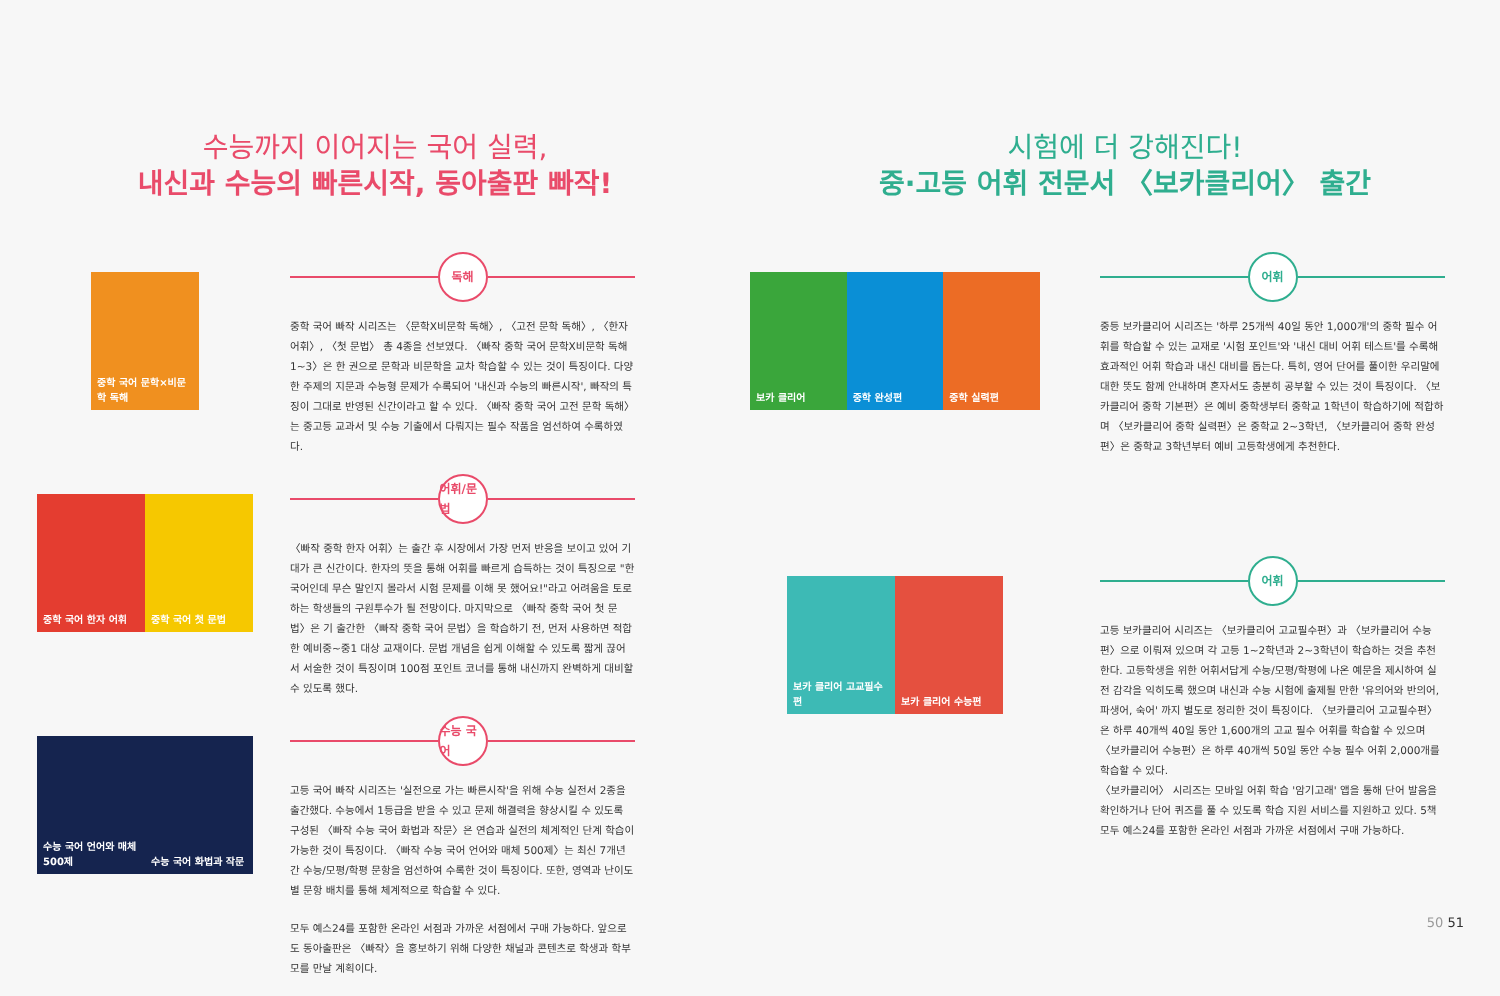수능까지 이어지는 국어 실력,
내신과 수능의 빠른시작, 동아출판 빠작!
중학 국어 문학×비문학 독해
독해
중학 국어 빠작 시리즈는 〈문학X비문학 독해〉, 〈고전 문학 독해〉, 〈한자 어휘〉, 〈첫 문법〉 총 4종을 선보였다. 〈빠작 중학 국어 문학X비문학 독해 1~3〉은 한 권으로 문학과 비문학을 교차 학습할 수 있는 것이 특징이다. 다양한 주제의 지문과 수능형 문제가 수록되어 '내신과 수능의 빠른시작', 빠작의 특징이 그대로 반영된 신간이라고 할 수 있다. 〈빠작 중학 국어 고전 문학 독해〉는 중고등 교과서 및 수능 기출에서 다뤄지는 필수 작품을 엄선하여 수록하였다.
중학 국어 한자 어휘 중학 국어 첫 문법
어휘/문법
〈빠작 중학 한자 어휘〉는 출간 후 시장에서 가장 먼저 반응을 보이고 있어 기대가 큰 신간이다. 한자의 뜻을 통해 어휘를 빠르게 습득하는 것이 특징으로 "한국어인데 무슨 말인지 몰라서 시험 문제를 이해 못 했어요!"라고 어려움을 토로하는 학생들의 구원투수가 될 전망이다. 마지막으로 〈빠작 중학 국어 첫 문법〉은 기 출간한 〈빠작 중학 국어 문법〉을 학습하기 전, 먼저 사용하면 적합한 예비중~중1 대상 교재이다. 문법 개념을 쉽게 이해할 수 있도록 짧게 끊어서 서술한 것이 특징이며 100점 포인트 코너를 통해 내신까지 완벽하게 대비할 수 있도록 했다.
수능 국어 언어와 매체 500제
수능 국어 화법과 작문
수능 국어
고등 국어 빠작 시리즈는 '실전으로 가는 빠른시작'을 위해 수능 실전서 2종을 출간했다. 수능에서 1등급을 받을 수 있고 문제 해결력을 향상시킬 수 있도록 구성된 〈빠작 수능 국어 화법과 작문〉은 연습과 실전의 체계적인 단계 학습이 가능한 것이 특징이다. 〈빠작 수능 국어 언어와 매체 500제〉는 최신 7개년간 수능/모평/학평 문항을 엄선하여 수록한 것이 특징이다. 또한, 영역과 난이도별 문항 배치를 통해 체계적으로 학습할 수 있다.
모두 예스24를 포함한 온라인 서점과 가까운 서점에서 구매 가능하다. 앞으로도 동아출판은 〈빠작〉을 홍보하기 위해 다양한 채널과 콘텐츠로 학생과 학부모를 만날 계획이다.
시험에 더 강해진다!
중·고등 어휘 전문서 〈보카클리어〉 출간
보카 클리어 중학 완성편 중학 실력편
어휘
중등 보카클리어 시리즈는 '하루 25개씩 40일 동안 1,000개'의 중학 필수 어휘를 학습할 수 있는 교재로 '시험 포인트'와 '내신 대비 어휘 테스트'를 수록해 효과적인 어휘 학습과 내신 대비를 돕는다. 특히, 영어 단어를 풀이한 우리말에 대한 뜻도 함께 안내하며 혼자서도 충분히 공부할 수 있는 것이 특징이다. 〈보카클리어 중학 기본편〉은 예비 중학생부터 중학교 1학년이 학습하기에 적합하며 〈보카클리어 중학 실력편〉은 중학교 2~3학년, 〈보카클리어 중학 완성편〉은 중학교 3학년부터 예비 고등학생에게 추천한다.
보카 클리어 고교필수편
보카 클리어 수능편
어휘
고등 보카클리어 시리즈는 〈보카클리어 고교필수편〉과 〈보카클리어 수능편〉으로 이뤄져 있으며 각 고등 1~2학년과 2~3학년이 학습하는 것을 추천한다. 고등학생을 위한 어휘서답게 수능/모평/학평에 나온 예문을 제시하여 실전 감각을 익히도록 했으며 내신과 수능 시험에 출제될 만한 '유의어와 반의어, 파생어, 숙어' 까지 별도로 정리한 것이 특징이다. 〈보카클리어 고교필수편〉은 하루 40개씩 40일 동안 1,600개의 고교 필수 어휘를 학습할 수 있으며 〈보카클리어 수능편〉은 하루 40개씩 50일 동안 수능 필수 어휘 2,000개를 학습할 수 있다.
〈보카클리어〉 시리즈는 모바일 어휘 학습 '암기고래' 앱을 통해 단어 발음을 확인하거나 단어 퀴즈를 풀 수 있도록 학습 지원 서비스를 지원하고 있다. 5책 모두 예스24를 포함한 온라인 서점과 가까운 서점에서 구매 가능하다.
50 51